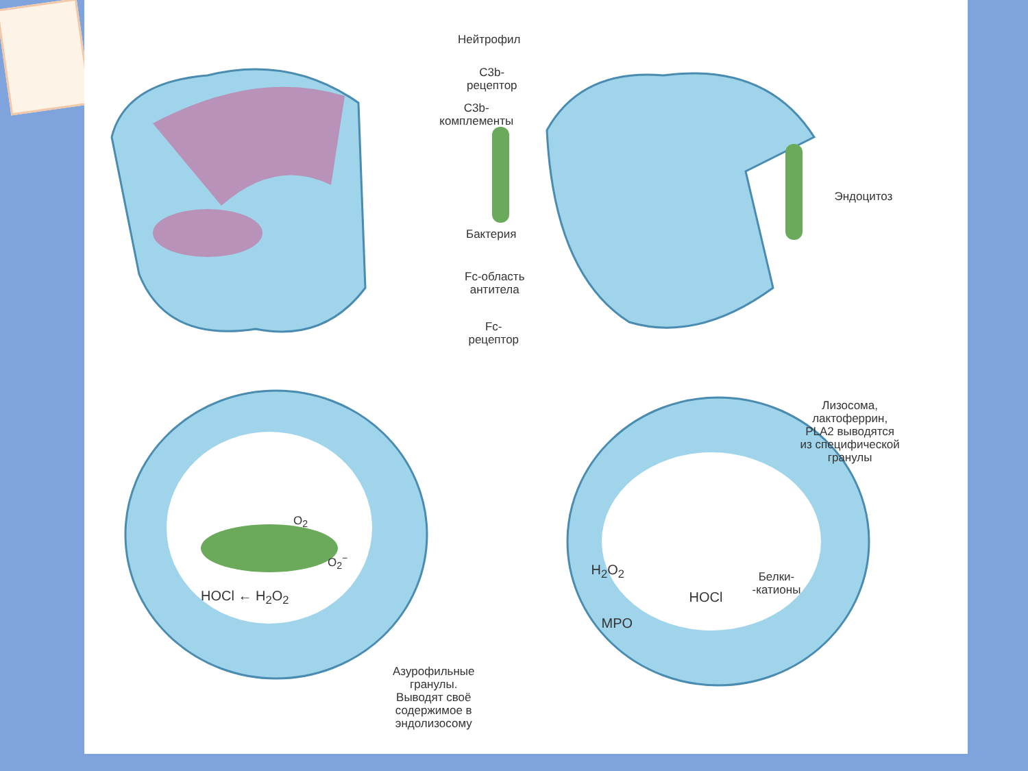Нейтрофил
C3b-рецептор
C3b-комплементы
Бактерия
Fc-область
антитела
Fc-рецептор
Эндоцитоз
O<sub>2</sub>
O<sub>2</sub><sup>−</sup>
HOCl ← H<sub>2</sub>O<sub>2</sub>
Азурофильные
гранулы.
Выводят своё
содержимое в
эндолизосому
Лизосома,
лактоферрин,
PLA2 выводятся
из специфической
гранулы
H<sub>2</sub>O<sub>2</sub>
HOCl
Белки-
-катионы
MPO